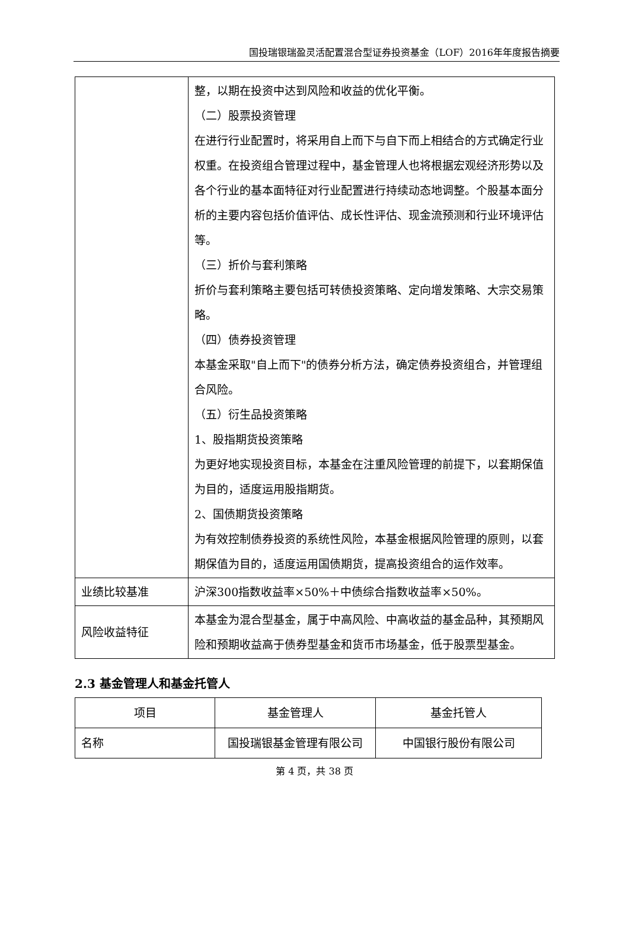国投瑞银瑞盈灵活配置混合型证券投资基金（LOF）2016年年度报告摘要
| | 整，以期在投资中达到风险和收益的优化平衡。 （二）股票投资管理 在进行行业配置时，将采用自上而下与自下而上相结合的方式确定行业权重。在投资组合管理过程中，基金管理人也将根据宏观经济形势以及各个行业的基本面特征对行业配置进行持续动态地调整。个股基本面分析的主要内容包括价值评估、成长性评估、现金流预测和行业环境评估等。 （三）折价与套利策略 折价与套利策略主要包括可转债投资策略、定向增发策略、大宗交易策略。 （四）债券投资管理 本基金采取"自上而下"的债券分析方法，确定债券投资组合，并管理组合风险。 （五）衍生品投资策略 1、股指期货投资策略 为更好地实现投资目标，本基金在注重风险管理的前提下，以套期保值为目的，适度运用股指期货。 2、国债期货投资策略 为有效控制债券投资的系统性风险，本基金根据风险管理的原则，以套期保值为目的，适度运用国债期货，提高投资组合的运作效率。 |
| 业绩比较基准 | 沪深300指数收益率×50%＋中债综合指数收益率×50%。 |
| 风险收益特征 | 本基金为混合型基金，属于中高风险、中高收益的基金品种，其预期风险和预期收益高于债券型基金和货币市场基金，低于股票型基金。 |
2.3 基金管理人和基金托管人
| 项目 | 基金管理人 | 基金托管人 |
| --- | --- | --- |
| 名称 | 国投瑞银基金管理有限公司 | 中国银行股份有限公司 |
第 4 页，共 38 页